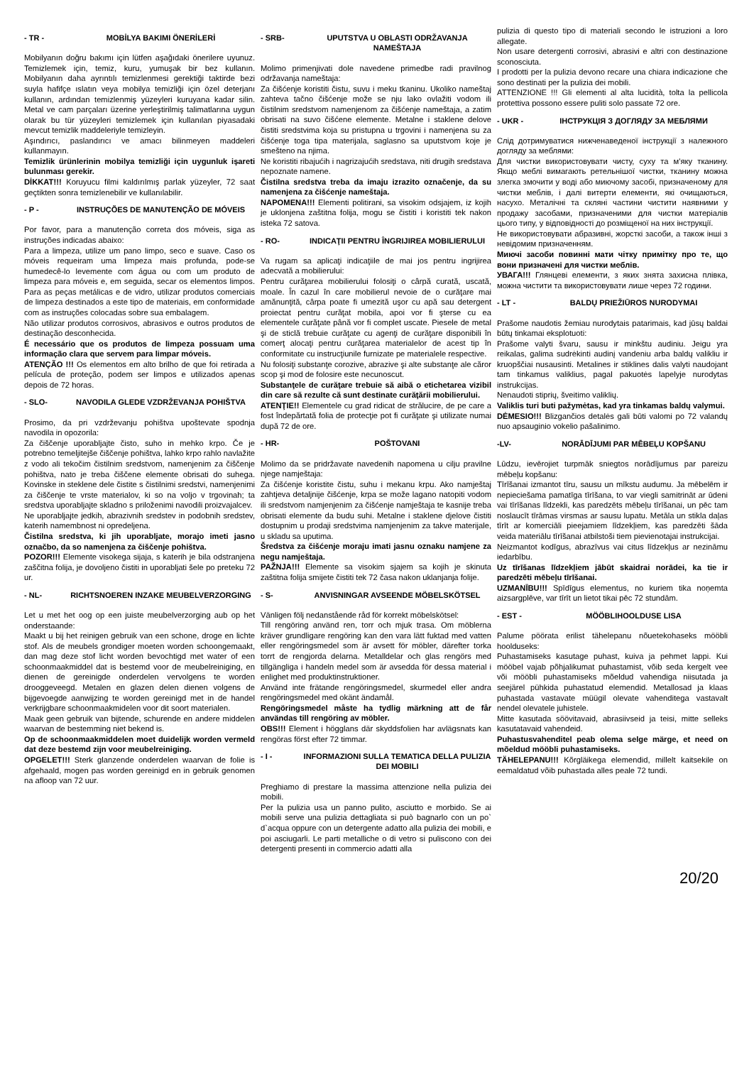- TR - MOBİLYA BAKIMI ÖNERİLERİ
Mobilyanın doğru bakımı için lütfen aşağıdaki önerilere uyunuz. Temizlemek için, temiz, kuru, yumuşak bir bez kullanın. Mobilyanın daha ayrıntılı temizlenmesi gerektiği taktirde bezi suyla hafifçe ıslatın veya mobilya temizliği için özel deterjanı kullanın, ardından temizlenmiş yüzeyleri kuruyana kadar silin. Metal ve cam parçaları üzerine yerleştirilmiş talimatlarına uygun olarak bu tür yüzeyleri temizlemek için kullanılan piyasadaki mevcut temizlik maddeleriyle temizleyin.
Aşındırıcı, paslandırıcı ve amacı bilinmeyen maddeleri kullanmayın.
Temizlik ürünlerinin mobilya temizliği için uygunluk işareti bulunması gerekir.
DİKKAT!!! Koruyucu filmi kaldırılmış parlak yüzeyler, 72 saat geçtikten sonra temizlenebilir ve kullanılabilir.
- P - INSTRUÇÕES DE MANUTENÇÃO DE MÓVEIS
Por favor, para a manutenção correta dos móveis, siga as instruções indicadas abaixo:
Para a limpeza, utilize um pano limpo, seco e suave. Caso os móveis requeiram uma limpeza mais profunda, pode-se humedecê-lo levemente com água ou com um produto de limpeza para móveis e, em seguida, secar os elementos limpos. Para as peças metálicas e de vidro, utilizar produtos comerciais de limpeza destinados a este tipo de materiais, em conformidade com as instruções colocadas sobre sua embalagem.
Não utilizar produtos corrosivos, abrasivos e outros produtos de destinação desconhecida.
É necessário que os produtos de limpeza possuam uma informação clara que servem para limpar móveis.
ATENÇÃO !!! Os elementos em alto brilho de que foi retirada a película de proteção, podem ser limpos e utilizados apenas depois de 72 horas.
- SLO- NAVODILA GLEDE VZDRŽEVANJA POHIŠTVA
Prosimo, da pri vzdrževanju pohištva upoštevate spodnja navodila in opozorila:
Za čiščenje uporabljajte čisto, suho in mehko krpo. Če je potrebno temeljitejše čiščenje pohištva, lahko krpo rahlo navlažite z vodo ali tekočim čistilnim sredstvom, namenjenim za čiščenje pohištva, nato je treba čiščene elemente obrisati do suhega. Kovinske in steklene dele čistite s čistilnimi sredstvi, namenjenimi za čiščenje te vrste materialov, ki so na voljo v trgovinah; ta sredstva uporabljajte skladno s priloženimi navodili proizvajalcev.
Ne uporabljajte jedkih, abrazivnih sredstev in podobnih sredstev, katerih namembnost ni opredeljena.
Čistilna sredstva, ki jih uporabljate, morajo imeti jasno označbo, da so namenjena za čiščenje pohištva.
POZOR!!! Elemente visokega sijaja, s katerih je bila odstranjena zaščitna folija, je dovoljeno čistiti in uporabljati šele po preteku 72 ur.
- NL- RICHTSNOEREN INZAKE MEUBELVERZORGING
Let u met het oog op een juiste meubelverzorging aub op het onderstaande:
Maakt u bij het reinigen gebruik van een schone, droge en lichte stof. Als de meubels grondiger moeten worden schoongemaakt, dan mag deze stof licht worden bevochtigd met water of een schoonmaakmiddel dat is bestemd voor de meubelreiniging, en dienen de gereinigde onderdelen vervolgens te worden drooggeveegd. Metalen en glazen delen dienen volgens de bijgevoegde aanwijzing te worden gereinigd met in de handel verkrijgbare schoonmaakmidelen voor dit soort materialen.
Maak geen gebruik van bijtende, schurende en andere middelen waarvan de bestemming niet bekend is.
Op de schoonmaakmiddelen moet duidelijk worden vermeld dat deze bestemd zijn voor meubelreiniging.
OPGELET!!! Sterk glanzende onderdelen waarvan de folie is afgehaald, mogen pas worden gereinigd en in gebruik genomen na afloop van 72 uur.
- SRB- UPUTSTVA U OBLASTI ODRŽAVANJA NAMEŠTAJA
Molimo primenjivati dole navedene primedbe radi pravilnog održavanja nameštaja:
Za čišćenje koristiti čistu, suvu i meku tkaninu. Ukoliko nameštaj zahteva tačno čišćenje može se nju lako ovlažiti vodom ili čistilnim sredstvom namenjenom za čišćenje nameštaja, a zatim obrisati na suvo čišćene elemente. Metalne i staklene delove čistiti sredstvima koja su pristupna u trgovini i namenjena su za čišćenje toga tipa materijala, saglasno sa uputstvom koje je smešteno na njima.
Ne koristiti ribajućih i nagrizajućih sredstava, niti drugih sredstava nepoznate namene.
Čistilna sredstva treba da imaju izrazito označenje, da su namenjena za čišćenje nameštaja.
NAPOMENA!!! Elementi politirani, sa visokim odsjajem, iz kojih je uklonjena zaštitna folija, mogu se čistiti i koristiti tek nakon isteka 72 satova.
- RO- INDICAŢII PENTRU ÎNGRIJIREA MOBILIERULUI
Va rugam sa aplicaţi indicaţiile de mai jos pentru ingrijirea adecvată a mobilierului:
Pentru curăţarea mobilierului folosiţi o cârpă curată, uscată, moale. În cazul în care mobilierul nevoie de o curăţare mai amănunţită, cârpa poate fi umezită uşor cu apă sau detergent proiectat pentru curăţat mobila, apoi vor fi şterse cu ea elementele curăţate până vor fi complet uscate. Piesele de metal şi de sticlă trebuie curăţate cu agenţi de curăţare disponibili în comerţ alocaţi pentru curăţarea materialelor de acest tip în conformitate cu instrucţiunile furnizate pe materialele respective.
Nu folosiţi substanţe corozive, abrazive şi alte substanţe ale căror scop şi mod de folosire este necunoscut.
Substanţele de curăţare trebuie să aibă o etichetarea vizibil din care să rezulte că sunt destinate curăţării mobilierului.
ATENŢIE!! Elementele cu grad ridicat de strălucire, de pe care a fost îndepărtată folia de protecţie pot fi curăţate şi utilizate numai după 72 de ore.
- HR- POŠTOVANI
Molimo da se pridržavate navedenih napomena u cilju pravilne njege namještaja:
Za čišćenje koristite čistu, suhu i mekanu krpu. Ako namještaj zahtjeva detaljnije čišćenje, krpa se može lagano natopiti vodom ili sredstvom namjenjenim za čišćenje namještaja te kasnije treba obrisati elemente da budu suhi. Metalne i staklene djelove čistiti dostupnim u prodaji sredstvima namjenjenim za takve materijale, u skladu sa uputima.
Šredstva za čišćenje moraju imati jasnu oznaku namjene za negu namještaja.
PAŽNJA!!! Elemente sa visokim sjajem sa kojih je skinuta zaštitna folija smijete čistiti tek 72 časa nakon uklanjanja folije.
- S- ANVISNINGAR AVSEENDE MÖBELSKÖTSEL
Vänligen följ nedanstående råd för korrekt möbelskötsel:
Till rengöring använd ren, torr och mjuk trasa. Om möblerna kräver grundligare rengöring kan den vara lätt fuktad med vatten eller rengöringsmedel som är avsett för möbler, därefter torka torrt de rengjorda delarna. Metalldelar och glas rengörs med tillgängliga i handeln medel som är avsedda för dessa material i enlighet med produktinstruktioner.
Använd inte frätande rengöringsmedel, skurmedel eller andra rengöringsmedel med okänt ändamål.
Rengöringsmedel måste ha tydlig märkning att de får användas till rengöring av möbler.
OBS!!! Element i högglans där skyddsfolien har avlägsnats kan rengöras först efter 72 timmar.
- I - INFORMAZIONI SULLA TEMATICA DELLA PULIZIA DEI MOBILI
Preghiamo di prestare la massima attenzione nella pulizia dei mobili.
Per la pulizia usa un panno pulito, asciutto e morbido. Se ai mobili serve una pulizia dettagliata si può bagnarlo con un po` d`acqua oppure con un detergente adatto alla pulizia dei mobili, e poi asciugarli. Le parti metalliche o di vetro si puliscono con dei detergenti presenti in commercio adatti alla
pulizia di questo tipo di materiali secondo le istruzioni a loro allegate.
Non usare detergenti corrosivi, abrasivi e altri con destinazione sconosciuta.
I prodotti per la pulizia devono recare una chiara indicazione che sono destinati per la pulizia dei mobili.
ATTENZIONE !!! Gli elementi al alta lucidità, tolta la pellicola protettiva possono essere puliti solo passate 72 ore.
- UKR - ІНСТРУКЦІЯ З ДОГЛЯДУ ЗА МЕБЛЯМИ
Слід дотримуватися нижченаведеної інструкції з належного догляду за меблями:
Для чистки використовувати чисту, суху та м'яку тканину. Якщо меблі вимагають ретельнішої чистки, тканину можна злегка змочити у воді або миючому засобі, призначеному для чистки меблів, і далі витерти елементи, які очищаються, насухо. Металічні та скляні частини чистити наявними у продажу засобами, призначеними для чистки матеріалів цього типу, у відповідності до розміщеної на них інструкції.
Не використовувати абразивні, жорсткі засоби, а також інші з невідомим призначенням.
Миючі засоби повинні мати чітку примітку про те, що вони призначені для чистки меблів.
УВАГА!!! Глянцеві елементи, з яких знята захисна плівка, можна чистити та використовувати лише через 72 години.
- LT - BALDŲ PRIEŽIŪROS NURODYMAI
Prašome naudotis žemiau nurodytais patarimais, kad jūsų baldai būtų tinkamai eksplotuoti:
Prašome valyti švaru, sausu ir minkštu audiniu. Jeigu yra reikalas, galima sudrėkinti audinį vandeniu arba baldų valikliu ir kruopščiai nusausinti. Metalines ir stiklines dalis valyti naudojant tam tinkamus valiklius, pagal pakuotės lapelyje nurodytas instrukcijas.
Nenaudoti stiprių, šveitimo valiklių.
Valiklis turi buti pažymėtas, kad yra tinkamas baldų valymui.
DĖMESIO!!! Blizgančios detalės gali būti valomi po 72 valandų nuo apsauginio vokelio pašalinimo.
-LV- NORĀDĪJUMI PAR MĒBEĻU KOPŠANU
Lūdzu, ievērojiet turpmāk sniegtos norādījumus par pareizu mēbeļu kopšanu:
Tīrīšanai izmantot tīru, sausu un mīkstu audumu. Ja mēbelēm ir nepieciešama pamatīga tīrīšana, to var viegli samitrināt ar ūdeni vai tīrīšanas līdzekli, kas paredzēts mēbeļu tīrīšanai, un pēc tam noslaucīt tīrāmas virsmas ar sausu lupatu. Metāla un stikla daļas tīrīt ar komerciāli pieejamiem līdzekļiem, kas paredzēti šāda veida materiālu tīrīšanai atbilstoši tiem pievienotajai instrukcijai.
Neizmantot kodīgus, abrazīvus vai citus līdzekļus ar nezināmu iedarbību.
Uz tīrīšanas līdzekļiem jābūt skaidrai norādei, ka tie ir paredzēti mēbeļu tīrīšanai.
UZMANĪBU!!! Spīdīgus elementus, no kuriem tika noņemta aizsargplēve, var tīrīt un lietot tikai pēc 72 stundām.
- EST - MÖÖBLIHOOLDUSE LISA
Palume pöörata erilist tähelepanu nõuetekohaseks mööbli hoolduseks:
Puhastamiseks kasutage puhast, kuiva ja pehmet lappi. Kui mööbel vajab põhjalikumat puhastamist, võib seda kergelt vee või mööbli puhastamiseks mõeldud vahendiga niisutada ja seejärel pühkida puhastatud elemendid. Metallosad ja klaas puhastada vastavate müügil olevate vahenditega vastavalt nendel olevatele juhistele.
Mitte kasutada söövitavaid, abrasiivseid ja teisi, mitte selleks kasutatavaid vahendeid.
Puhastusvahenditel peab olema selge märge, et need on mõeldud mööbli puhastamiseks.
TÄHELEPANU!!! Kõrgläikega elemendid, millelt kaitsekile on eemaldatud võib puhastada alles peale 72 tundi.
20/20